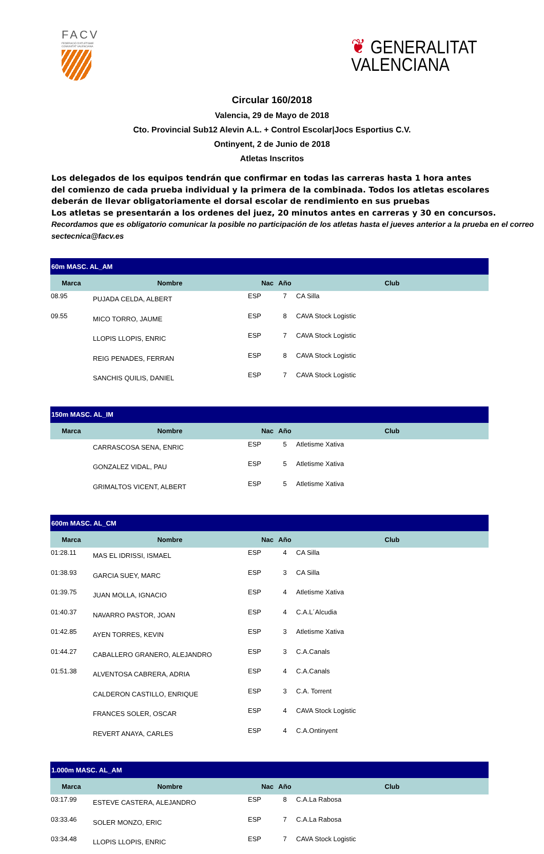FACV
FEDERACIÓ D'ATLETISME
COMUNITAT VALENCIANA
❦ GENERALITAT
VALENCIANA
Circular 160/2018
Valencia, 29 de Mayo de 2018
Cto. Provincial Sub12 Alevin A.L. + Control Escolar|Jocs Esportius C.V.
Ontinyent, 2 de Junio de 2018
Atletas Inscritos
Los delegados de los equipos tendrán que confirmar en todas las carreras hasta 1 hora antes
del comienzo de cada prueba individual y la primera de la combinada. Todos los atletas escolares
deberán de llevar obligatoriamente el dorsal escolar de rendimiento en sus pruebas
Los atletas se presentarán a los ordenes del juez, 20 minutos antes en carreras y 30 en concursos.
Recordamos que es obligatorio comunicar la posible no participación de los atletas hasta el jueves anterior a la prueba en el correo sectecnica@facv.es
| 60m MASC. AL_AM | | | | |
| --- | --- | --- | --- | --- |
| Marca | Nombre | Nac | Año | Club |
| 08.95 | PUJADA CELDA, ALBERT | ESP | 7 | CA Silla |
| 09.55 | MICO TORRO, JAUME | ESP | 8 | CAVA Stock Logistic |
| | LLOPIS LLOPIS, ENRIC | ESP | 7 | CAVA Stock Logistic |
| | REIG PENADES, FERRAN | ESP | 8 | CAVA Stock Logistic |
| | SANCHIS QUILIS, DANIEL | ESP | 7 | CAVA Stock Logistic |
| 150m MASC. AL_IM | | | | |
| --- | --- | --- | --- | --- |
| Marca | Nombre | Nac | Año | Club |
| | CARRASCOSA SENA, ENRIC | ESP | 5 | Atletisme Xativa |
| | GONZALEZ VIDAL, PAU | ESP | 5 | Atletisme Xativa |
| | GRIMALTOS VICENT, ALBERT | ESP | 5 | Atletisme Xativa |
| 600m MASC. AL_CM | | | | |
| --- | --- | --- | --- | --- |
| Marca | Nombre | Nac | Año | Club |
| 01:28.11 | MAS EL IDRISSI, ISMAEL | ESP | 4 | CA Silla |
| 01:38.93 | GARCIA SUEY, MARC | ESP | 3 | CA Silla |
| 01:39.75 | JUAN MOLLA, IGNACIO | ESP | 4 | Atletisme Xativa |
| 01:40.37 | NAVARRO PASTOR, JOAN | ESP | 4 | C.A.L´Alcudia |
| 01:42.85 | AYEN TORRES, KEVIN | ESP | 3 | Atletisme Xativa |
| 01:44.27 | CABALLERO GRANERO, ALEJANDRO | ESP | 3 | C.A.Canals |
| 01:51.38 | ALVENTOSA CABRERA, ADRIA | ESP | 4 | C.A.Canals |
| | CALDERON CASTILLO, ENRIQUE | ESP | 3 | C.A. Torrent |
| | FRANCES SOLER, OSCAR | ESP | 4 | CAVA Stock Logistic |
| | REVERT ANAYA, CARLES | ESP | 4 | C.A.Ontinyent |
| 1.000m MASC. AL_AM | | | | |
| --- | --- | --- | --- | --- |
| Marca | Nombre | Nac | Año | Club |
| 03:17.99 | ESTEVE CASTERA, ALEJANDRO | ESP | 8 | C.A.La Rabosa |
| 03:33.46 | SOLER MONZO, ERIC | ESP | 7 | C.A.La Rabosa |
| 03:34.48 | LLOPIS LLOPIS, ENRIC | ESP | 7 | CAVA Stock Logistic |